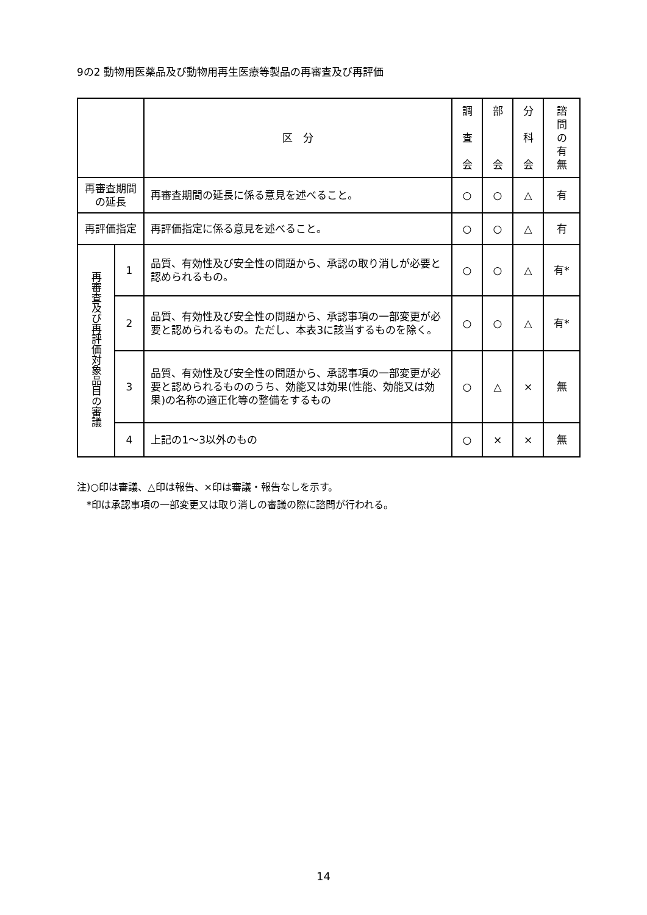9の2 動物用医薬品及び動物用再生医療等製品の再審査及び再評価
| | | 区 分 | 調 査 会 | 部 会 | 分 科 会 | 諮 問 の 有 無 |
| --- | --- | --- | --- | --- | --- | --- |
| 再審査期間 の延長 | | 再審査期間の延長に係る意見を述べること。 | ○ | ○ | △ | 有 |
| 再評価指定 | | 再評価指定に係る意見を述べること。 | ○ | ○ | △ | 有 |
| 再審査及び再評価対象品目の審議 | 1 | 品質、有効性及び安全性の問題から、承認の取り消しが必要と認められるもの。 | ○ | ○ | △ | 有* |
| | 2 | 品質、有効性及び安全性の問題から、承認事項の一部変更が必要と認められるもの。ただし、本表3に該当するものを除く。 | ○ | ○ | △ | 有* |
| | 3 | 品質、有効性及び安全性の問題から、承認事項の一部変更が必要と認められるもののうち、効能又は効果(性能、効能又は効果)の名称の適正化等の整備をするもの | ○ | △ | × | 無 |
| | 4 | 上記の1～3以外のもの | ○ | × | × | 無 |
注)○印は審議、△印は報告、×印は審議・報告なしを示す。
　*印は承認事項の一部変更又は取り消しの審議の際に諮問が行われる。
14